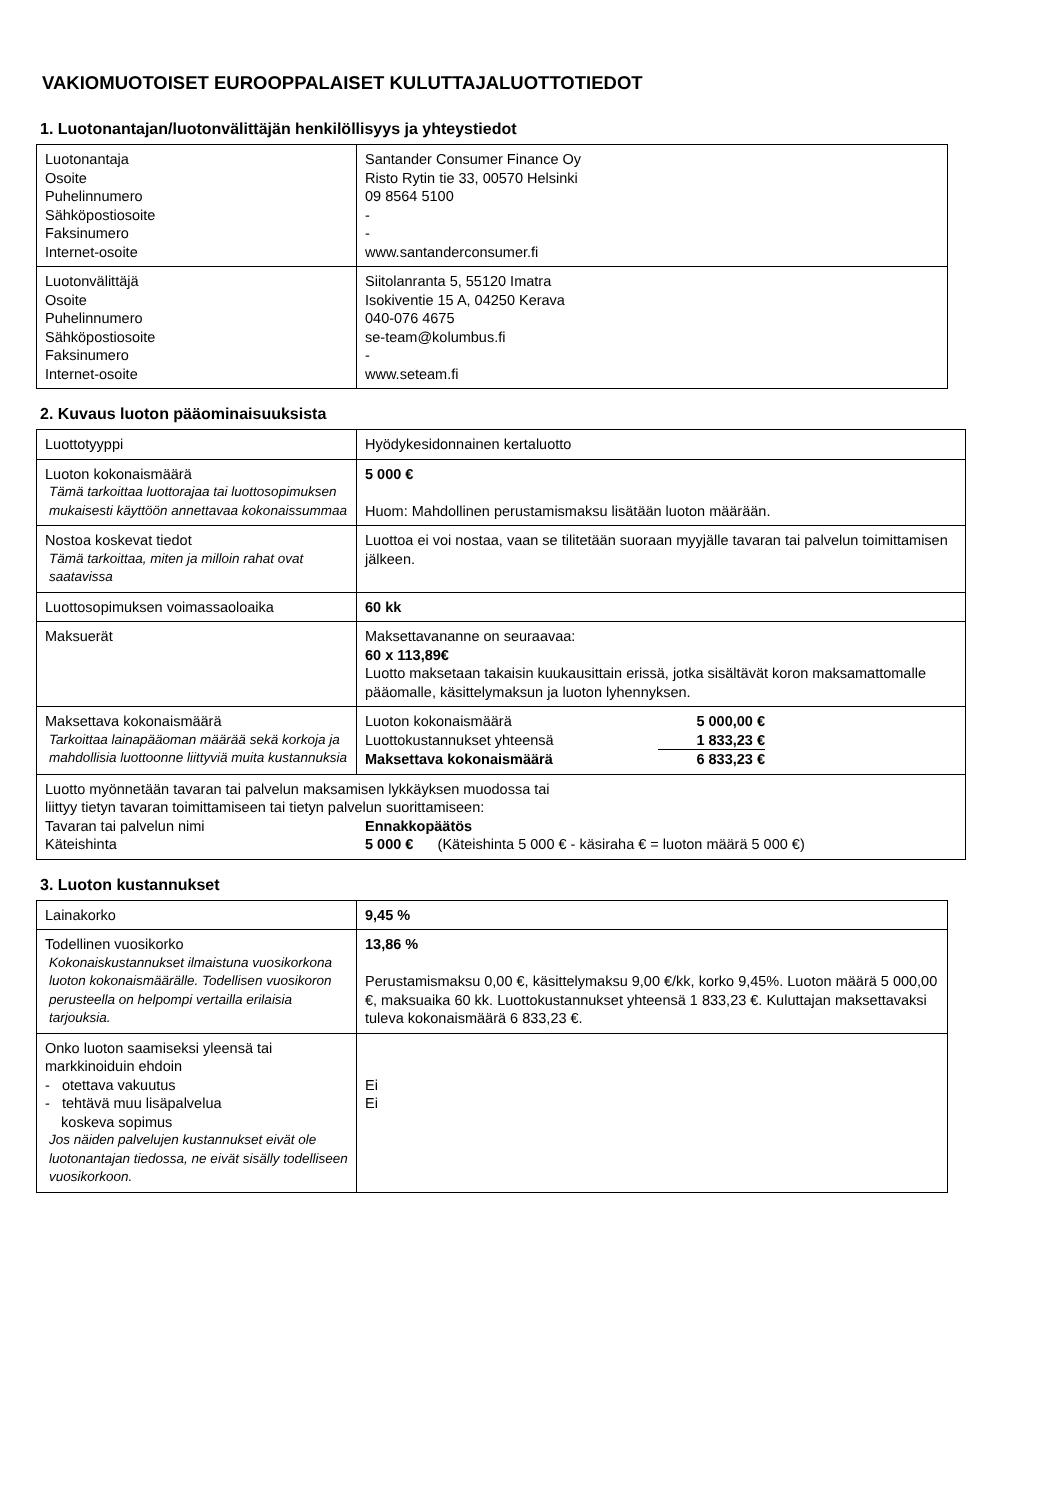VAKIOMUOTOISET EUROOPPALAISET KULUTTAJALUOTTOTIEDOT
1. Luotonantajan/luotonvälittäjän henkilöllisyys ja yhteystiedot
| Luotonantaja Osoite Puhelinnumero Sähköpostiosoite Faksinumero Internet-osoite | Santander Consumer Finance Oy Risto Rytin tie 33, 00570 Helsinki 09 8564 5100 - - www.santanderconsumer.fi |
| Luotonvälittäjä Osoite Puhelinnumero Sähköpostiosoite Faksinumero Internet-osoite | Siitolanranta 5, 55120 Imatra Isokiventie 15 A, 04250 Kerava 040-076 4675 se-team@kolumbus.fi - www.seteam.fi |
2. Kuvaus luoton pääominaisuuksista
| Luottotyyppi | Hyödykesidonnainen kertaluotto |
| Luoton kokonaismäärä Tämä tarkoittaa luottorajaa tai luottosopimuksen mukaisesti käyttöön annettavaa kokonaissummaa | 5 000 € Huom: Mahdollinen perustamismaksu lisätään luoton määrään. |
| Nostoa koskevat tiedot Tämä tarkoittaa, miten ja milloin rahat ovat saatavissa | Luottoa ei voi nostaa, vaan se tilitetään suoraan myyjälle tavaran tai palvelun toimittamisen jälkeen. |
| Luottosopimuksen voimassaoloaika | 60 kk |
| Maksuerät | Maksettavananne on seuraavaa: 60 x 113,89€ Luotto maksetaan takaisin kuukausittain erissä, jotka sisältävät koron maksamattomalle pääomalle, käsittelymaksun ja luoton lyhennyksen. |
| Maksettava kokonaismäärä Tarkoittaa lainapääoman määrää sekä korkoja ja mahdollisia luottoonne liittyviä muita kustannuksia | / Luoton kokonaismäärä / 5 000,00 € / / Luottokustannukset yhteensä / 1 833,23 € / / Maksettava kokonaismäärä / 6 833,23 € / |
| Luotto myönnetään tavaran tai palvelun maksamisen lykkäyksen muodossa tai liittyy tietyn tavaran toimittamiseen tai tietyn palvelun suorittamiseen: / Tavaran tai palvelun nimi Käteishinta / Ennakkopäätös 5 000 € (Käteishinta 5 000 € - käsiraha € = luoton määrä 5 000 €) / | |
3. Luoton kustannukset
| Lainakorko | 9,45 % |
| Todellinen vuosikorko Kokonaiskustannukset ilmaistuna vuosikorkona luoton kokonaismäärälle. Todellisen vuosikoron perusteella on helpompi vertailla erilaisia tarjouksia. | 13,86 % Perustamismaksu 0,00 €, käsittelymaksu 9,00 €/kk, korko 9,45%. Luoton määrä 5 000,00 €, maksuaika 60 kk. Luottokustannukset yhteensä 1 833,23 €. Kuluttajan maksettavaksi tuleva kokonaismäärä 6 833,23 €. |
| Onko luoton saamiseksi yleensä tai markkinoiduin ehdoin - otettava vakuutus - tehtävä muu lisäpalvelua koskeva sopimus Jos näiden palvelujen kustannukset eivät ole luotonantajan tiedossa, ne eivät sisälly todelliseen vuosikorkoon. | Ei Ei |